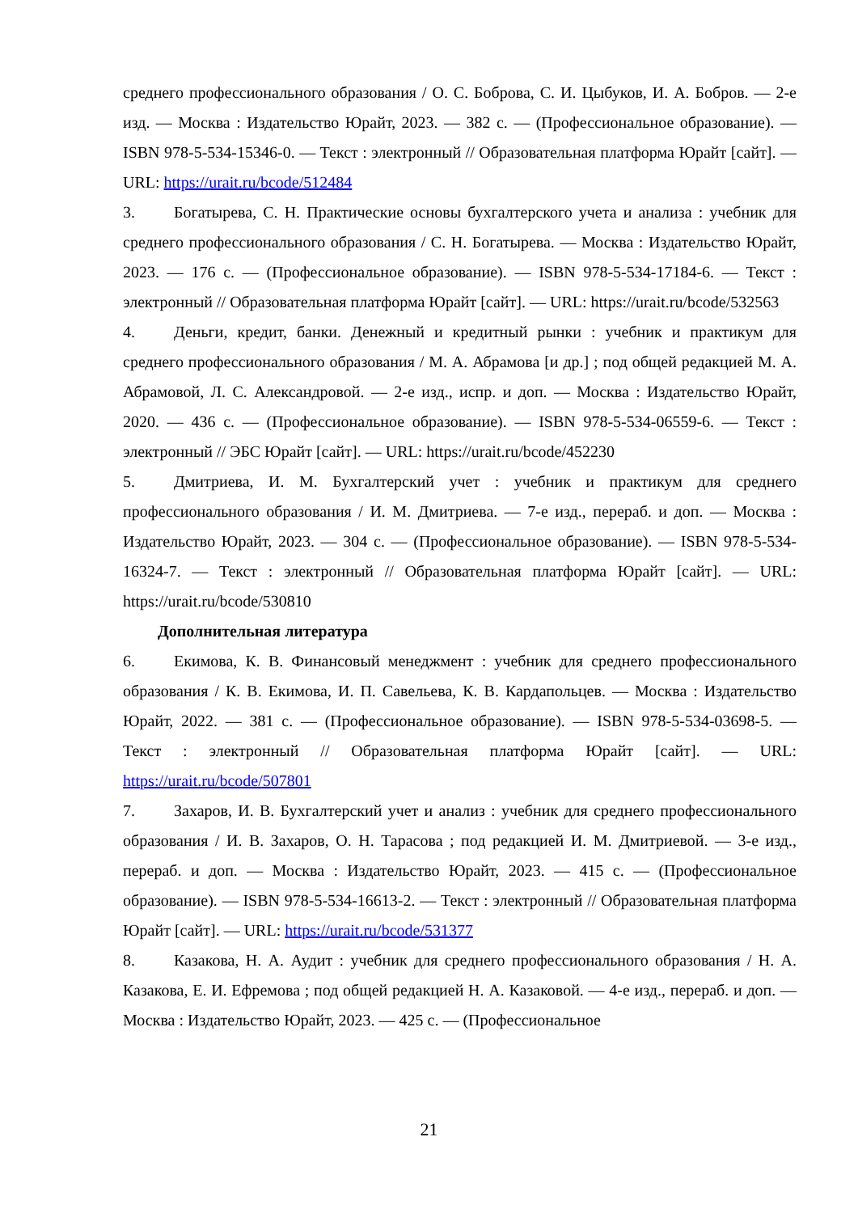среднего профессионального образования / О. С. Боброва, С. И. Цыбуков, И. А. Бобров. — 2-е изд. — Москва : Издательство Юрайт, 2023. — 382 с. — (Профессиональное образование). — ISBN 978-5-534-15346-0. — Текст : электронный // Образовательная платформа Юрайт [сайт]. — URL: https://urait.ru/bcode/512484
3. Богатырева, С. Н. Практические основы бухгалтерского учета и анализа : учебник для среднего профессионального образования / С. Н. Богатырева. — Москва : Издательство Юрайт, 2023. — 176 с. — (Профессиональное образование). — ISBN 978-5-534-17184-6. — Текст : электронный // Образовательная платформа Юрайт [сайт]. — URL: https://urait.ru/bcode/532563
4. Деньги, кредит, банки. Денежный и кредитный рынки : учебник и практикум для среднего профессионального образования / М. А. Абрамова [и др.] ; под общей редакцией М. А. Абрамовой, Л. С. Александровой. — 2-е изд., испр. и доп. — Москва : Издательство Юрайт, 2020. — 436 с. — (Профессиональное образование). — ISBN 978-5-534-06559-6. — Текст : электронный // ЭБС Юрайт [сайт]. — URL: https://urait.ru/bcode/452230
5. Дмитриева, И. М. Бухгалтерский учет : учебник и практикум для среднего профессионального образования / И. М. Дмитриева. — 7-е изд., перераб. и доп. — Москва : Издательство Юрайт, 2023. — 304 с. — (Профессиональное образование). — ISBN 978-5-534-16324-7. — Текст : электронный // Образовательная платформа Юрайт [сайт]. — URL: https://urait.ru/bcode/530810
Дополнительная литература
6. Екимова, К. В. Финансовый менеджмент : учебник для среднего профессионального образования / К. В. Екимова, И. П. Савельева, К. В. Кардапольцев. — Москва : Издательство Юрайт, 2022. — 381 с. — (Профессиональное образование). — ISBN 978-5-534-03698-5. — Текст : электронный // Образовательная платформа Юрайт [сайт]. — URL: https://urait.ru/bcode/507801
7. Захаров, И. В. Бухгалтерский учет и анализ : учебник для среднего профессионального образования / И. В. Захаров, О. Н. Тарасова ; под редакцией И. М. Дмитриевой. — 3-е изд., перераб. и доп. — Москва : Издательство Юрайт, 2023. — 415 с. — (Профессиональное образование). — ISBN 978-5-534-16613-2. — Текст : электронный // Образовательная платформа Юрайт [сайт]. — URL: https://urait.ru/bcode/531377
8. Казакова, Н. А. Аудит : учебник для среднего профессионального образования / Н. А. Казакова, Е. И. Ефремова ; под общей редакцией Н. А. Казаковой. — 4-е изд., перераб. и доп. — Москва : Издательство Юрайт, 2023. — 425 с. — (Профессиональное
21